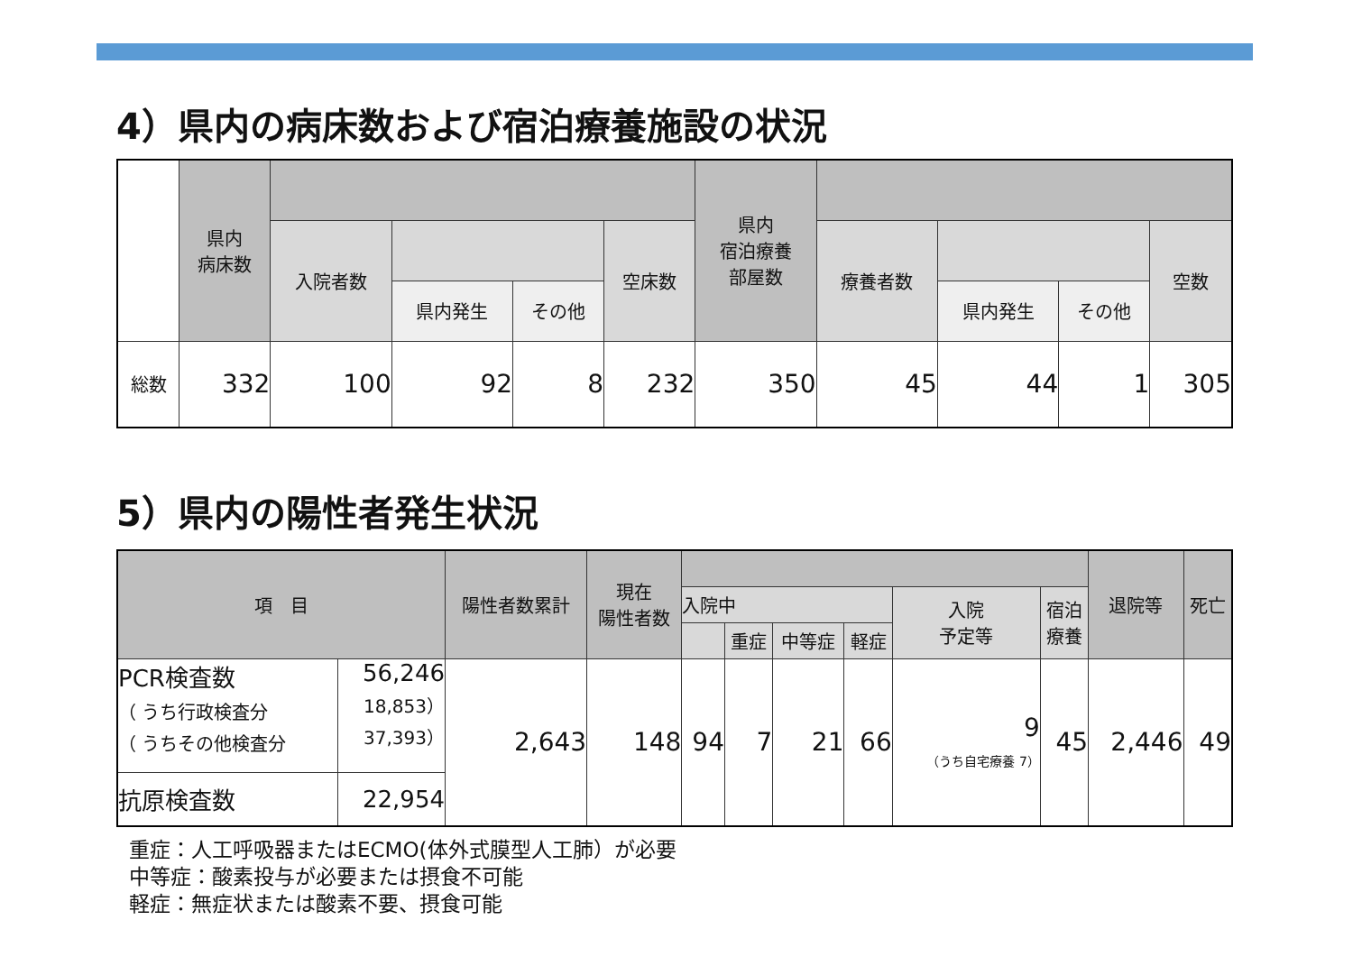4）県内の病床数および宿泊療養施設の状況
| | 県内 病床数 | | | | | 県内 宿泊療養 部屋数 | | | | |
| | | 入院者数 | | | 空床数 | | 療養者数 | | | 空数 |
| | | | 県内発生 | その他 | | | | 県内発生 | その他 | |
| 総数 | 332 | 100 | 92 | 8 | 232 | 350 | 45 | 44 | 1 | 305 |
5）県内の陽性者発生状況
| 項 目 | | 陽性者数累計 | 現在 陽性者数 | | | | | | | 退院等 | 死亡 |
| --- | --- | --- | --- | --- | --- | --- | --- | --- | --- | --- | --- |
| | | | | 入院中 | | | | 入院 予定等 | 宿泊 療養 | | |
| | | | | | 重症 | 中等症 | 軽症 | | | | |
| PCR検査数 （ うち行政検査分 （ うちその他検査分 | 56,246 18,853） 37,393） | 2,643 | 148 | 94 | 7 | 21 | 66 | 9 （うち自宅療養 7） | 45 | 2,446 | 49 |
| 抗原検査数 | 22,954 | | | | | | | | | | |
重症：人工呼吸器またはECMO(体外式膜型人工肺）が必要
中等症：酸素投与が必要または摂食不可能
軽症：無症状または酸素不要、摂食可能